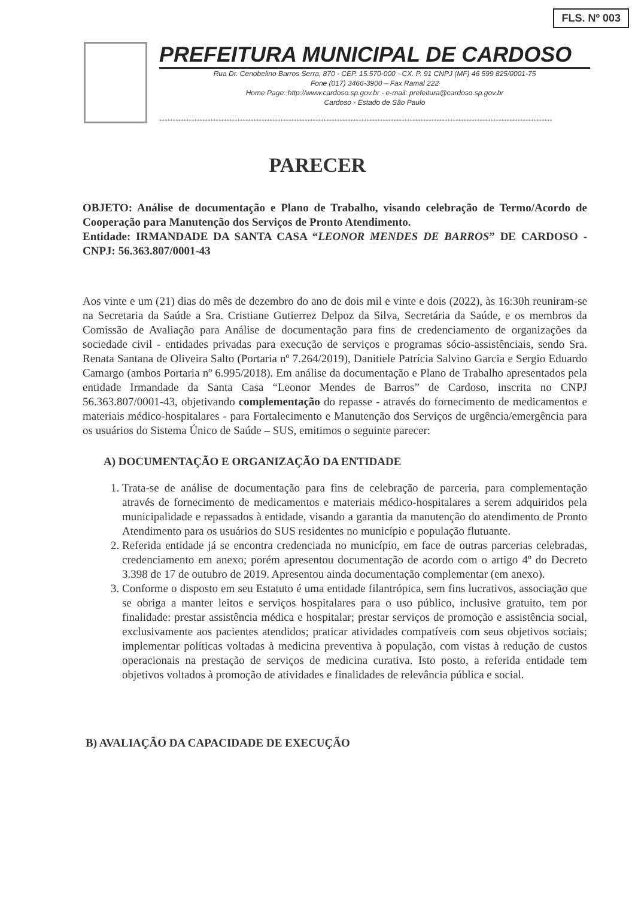FLS. Nº 003
PREFEITURA MUNICIPAL DE CARDOSO
Rua Dr. Cenobelino Barros Serra, 870 - CEP. 15.570-000 - CX. P. 91 CNPJ (MF) 46 599 825/0001-75
Fone (017) 3466-3900 – Fax Ramal 222
Home Page: http://www.cardoso.sp.gov.br - e-mail: prefeitura@cardoso.sp.gov.br
Cardoso - Estado de São Paulo
**************************************************************************************************************************************************
PARECER
OBJETO: Análise de documentação e Plano de Trabalho, visando celebração de Termo/Acordo de Cooperação para Manutenção dos Serviços de Pronto Atendimento.
Entidade: IRMANDADE DA SANTA CASA “LEONOR MENDES DE BARROS” DE CARDOSO - CNPJ: 56.363.807/0001-43
Aos vinte e um (21) dias do mês de dezembro do ano de dois mil e vinte e dois (2022), às 16:30h reuniram-se na Secretaria da Saúde a Sra. Cristiane Gutierrez Delpoz da Silva, Secretária da Saúde, e os membros da Comissão de Avaliação para Análise de documentação para fins de credenciamento de organizações da sociedade civil - entidades privadas para execução de serviços e programas sócio-assistênciais, sendo Sra. Renata Santana de Oliveira Salto (Portaria nº 7.264/2019), Danitiele Patrícia Salvino Garcia e Sergio Eduardo Camargo (ambos Portaria nº 6.995/2018). Em análise da documentação e Plano de Trabalho apresentados pela entidade Irmandade da Santa Casa “Leonor Mendes de Barros” de Cardoso, inscrita no CNPJ 56.363.807/0001-43, objetivando complementação do repasse - através do fornecimento de medicamentos e materiais médico-hospitalares - para Fortalecimento e Manutenção dos Serviços de urgência/emergência para os usuários do Sistema Único de Saúde – SUS, emitimos o seguinte parecer:
A) DOCUMENTAÇÃO E ORGANIZAÇÃO DA ENTIDADE
1. Trata-se de análise de documentação para fins de celebração de parceria, para complementação através de fornecimento de medicamentos e materiais médico-hospitalares a serem adquiridos pela municipalidade e repassados à entidade, visando a garantia da manutenção do atendimento de Pronto Atendimento para os usuários do SUS residentes no município e população flutuante.
2. Referida entidade já se encontra credenciada no município, em face de outras parcerias celebradas, credenciamento em anexo; porém apresentou documentação de acordo com o artigo 4º do Decreto 3.398 de 17 de outubro de 2019. Apresentou ainda documentação complementar (em anexo).
3. Conforme o disposto em seu Estatuto é uma entidade filantrópica, sem fins lucrativos, associação que se obriga a manter leitos e serviços hospitalares para o uso público, inclusive gratuito, tem por finalidade: prestar assistência médica e hospitalar; prestar serviços de promoção e assistência social, exclusivamente aos pacientes atendidos; praticar atividades compatíveis com seus objetivos sociais; implementar políticas voltadas à medicina preventiva à população, com vistas à redução de custos operacionais na prestação de serviços de medicina curativa. Isto posto, a referida entidade tem objetivos voltados à promoção de atividades e finalidades de relevância pública e social.
B) AVALIAÇÃO DA CAPACIDADE DE EXECUÇÃO